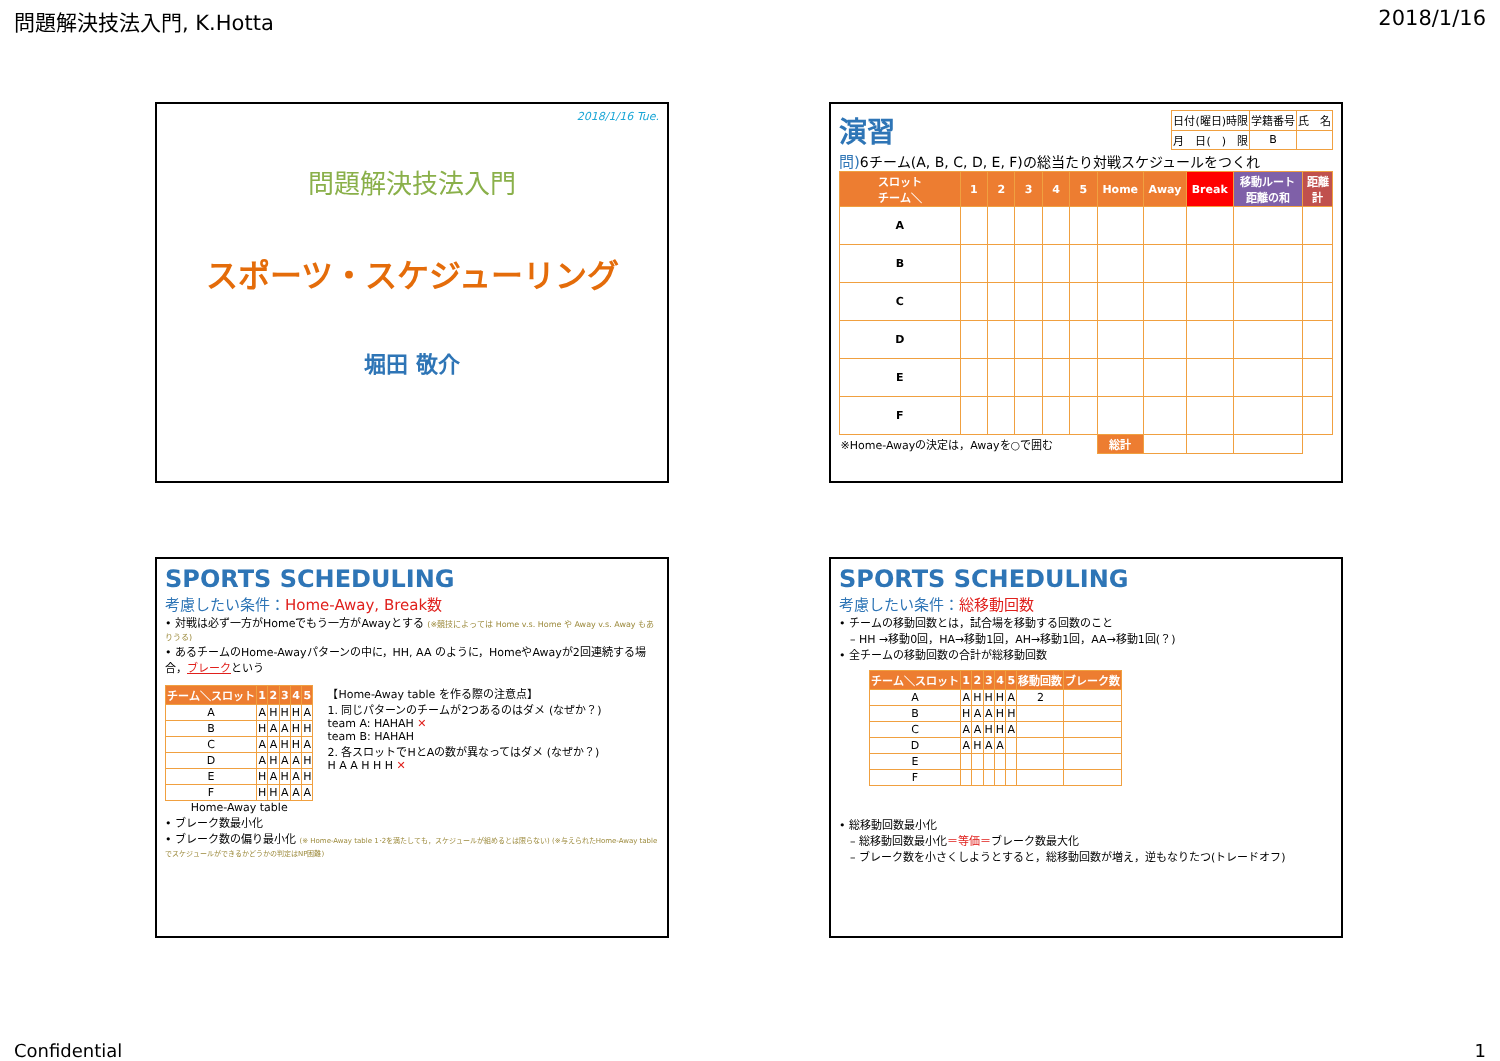問題解決技法入門, K.Hotta 2018/1/16
2018/1/16 Tue.
問題解決技法入門
スポーツ・スケジューリング
堀田 敬介
演習
| 日付(曜日)時限 | 学籍番号 | 氏 名 |
| 月 日( ) 限 | B | |
問) 6チーム(A, B, C, D, E, F)の総当たり対戦スケジュールをつくれ
| スロット チーム＼ | 1 | 2 | 3 | 4 | 5 | Home | Away | Break | 移動ルート 距離の和 | 距離 計 |
| --- | --- | --- | --- | --- | --- | --- | --- | --- | --- | --- |
| A | | | | | | | | | | |
| B | | | | | | | | | | |
| C | | | | | | | | | | |
| D | | | | | | | | | | |
| E | | | | | | | | | | |
| F | | | | | | | | | | |
| ※Home-Awayの決定は，Awayを○で囲む | | | | | | 総計 | | | | |
SPORTS SCHEDULING
考慮したい条件：Home-Away, Break数
• 対戦は必ず一方がHomeでもう一方がAwayとする (※競技によっては Home v.s. Home や Away v.s. Away もありうる)
• あるチームのHome-Awayパターンの中に，HH, AA のように，HomeやAwayが2回連続する場合，ブレークという
| チーム＼スロット | 1 | 2 | 3 | 4 | 5 |
| --- | --- | --- | --- | --- | --- |
| A | A | H | H | H | A |
| B | H | A | A | H | H |
| C | A | A | H | H | A |
| D | A | H | A | A | H |
| E | H | A | H | A | H |
| F | H | H | A | A | A |
Home-Away table
【Home-Away table を作る際の注意点】
1. 同じパターンのチームが2つあるのはダメ (なぜか？)
team A: HAHAH ✕
team B: HAHAH
2. 各スロットでHとAの数が異なってはダメ (なぜか？)
H A A H H H ✕
• ブレーク数最小化
• ブレーク数の偏り最小化 (※ Home-Away table 1･2を満たしても，スケジュールが組めるとは限らない) (※与えられたHome-Away tableでスケジュールができるかどうかの判定はNP困難)
SPORTS SCHEDULING
考慮したい条件：総移動回数
• チームの移動回数とは，試合場を移動する回数のこと
　– HH →移動0回，HA→移動1回，AH→移動1回，AA→移動1回(？)
• 全チームの移動回数の合計が総移動回数
| チーム＼スロット | 1 | 2 | 3 | 4 | 5 | 移動回数 | ブレーク数 |
| --- | --- | --- | --- | --- | --- | --- | --- |
| A | A | H | H | H | A | 2 | |
| B | H | A | A | H | H | | |
| C | A | A | H | H | A | | |
| D | A | H | A | A | | | |
| E | | | | | | | |
| F | | | | | | | |
• 総移動回数最小化
　– 総移動回数最小化＝等価＝ブレーク数最大化
　– ブレーク数を小さくしようとすると，総移動回数が増え，逆もなりたつ(トレードオフ)
Confidential 1